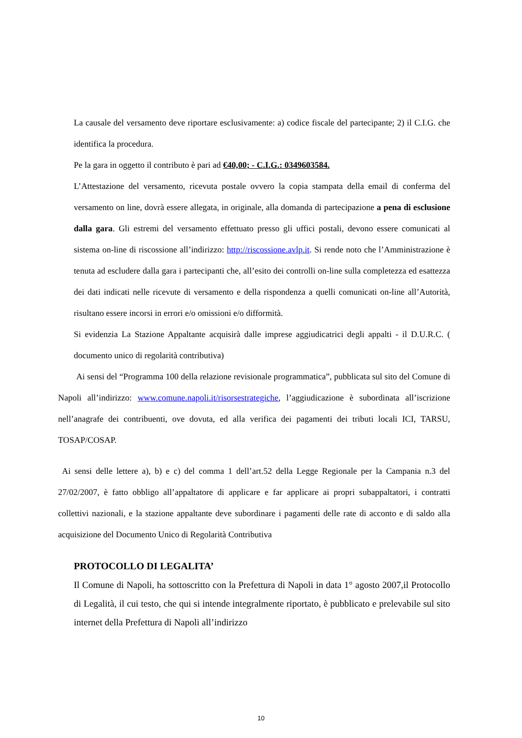La causale del versamento deve riportare esclusivamente: a) codice fiscale del partecipante; 2) il C.I.G. che identifica la procedura.
Pe la gara in oggetto il contributo è pari ad €40,00; - C.I.G.: 0349603584.
L’Attestazione del versamento, ricevuta postale ovvero la copia stampata della email di conferma del versamento on line, dovrà essere allegata, in originale, alla domanda di partecipazione a pena di esclusione dalla gara. Gli estremi del versamento effettuato presso gli uffici postali, devono essere comunicati al sistema on-line di riscossione all’indirizzo: http://riscossione.avlp.it. Si rende noto che l’Amministrazione è tenuta ad escludere dalla gara i partecipanti che, all’esito dei controlli on-line sulla completezza ed esattezza dei dati indicati nelle ricevute di versamento e della rispondenza a quelli comunicati on-line all’Autorità, risultano essere incorsi in errori e/o omissioni e/o difformità.
Si evidenzia La Stazione Appaltante acquisirà dalle imprese aggiudicatrici degli appalti - il D.U.R.C. ( documento unico di regolarità contributiva)
Ai sensi del “Programma 100 della relazione revisionale programmatica”, pubblicata sul sito del Comune di Napoli all’indirizzo: www.comune.napoli.it/risorsestrategiche, l’aggiudicazione è subordinata all’iscrizione nell’anagrafe dei contribuenti, ove dovuta, ed alla verifica dei pagamenti dei tributi locali ICI, TARSU, TOSAP/COSAP.
Ai sensi delle lettere a), b) e c) del comma 1 dell’art.52 della Legge Regionale per la Campania n.3 del 27/02/2007, è fatto obbligo all’appaltatore di applicare e far applicare ai propri subappaltatori, i contratti collettivi nazionali, e la stazione appaltante deve subordinare i pagamenti delle rate di acconto e di saldo alla acquisizione del Documento Unico di Regolarità Contributiva
PROTOCOLLO DI LEGALITA’
Il Comune di Napoli, ha sottoscritto con la Prefettura di Napoli in data 1° agosto 2007,il Protocollo di Legalità, il cui testo, che qui si intende integralmente riportato, è pubblicato e prelevabile sul sito internet della Prefettura di Napoli all’indirizzo
10